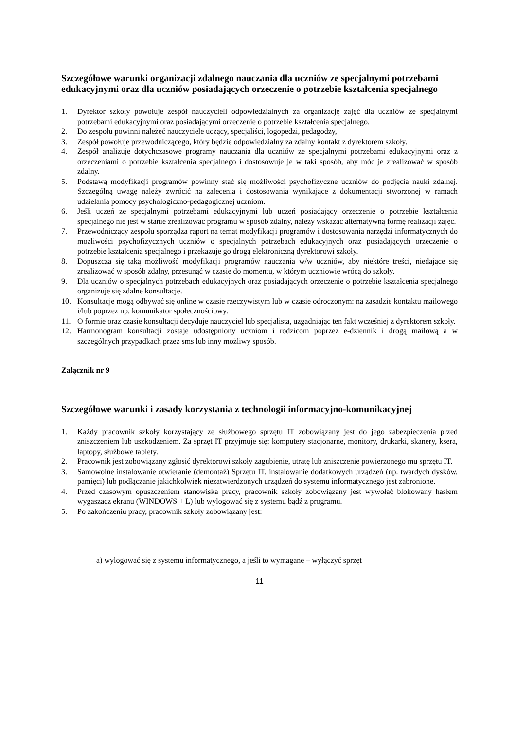Szczegółowe warunki organizacji zdalnego nauczania dla uczniów ze specjalnymi potrzebami edukacyjnymi oraz dla uczniów posiadających orzeczenie o potrzebie kształcenia specjalnego
1. Dyrektor szkoły powołuje zespół nauczycieli odpowiedzialnych za organizację zajęć dla uczniów ze specjalnymi potrzebami edukacyjnymi oraz posiadającymi orzeczenie o potrzebie kształcenia specjalnego.
2. Do zespołu powinni należeć nauczyciele uczący, specjaliści, logopedzi, pedagodzy,
3. Zespół powołuje przewodniczącego, który będzie odpowiedzialny za zdalny kontakt z dyrektorem szkoły.
4. Zespół analizuje dotychczasowe programy nauczania dla uczniów ze specjalnymi potrzebami edukacyjnymi oraz z orzeczeniami o potrzebie kształcenia specjalnego i dostosowuje je w taki sposób, aby móc je zrealizować w sposób zdalny.
5. Podstawą modyfikacji programów powinny stać się możliwości psychofizyczne uczniów do podjęcia nauki zdalnej. Szczególną uwagę należy zwrócić na zalecenia i dostosowania wynikające z dokumentacji stworzonej w ramach udzielania pomocy psychologiczno-pedagogicznej uczniom.
6. Jeśli uczeń ze specjalnymi potrzebami edukacyjnymi lub uczeń posiadający orzeczenie o potrzebie kształcenia specjalnego nie jest w stanie zrealizować programu w sposób zdalny, należy wskazać alternatywną formę realizacji zajęć.
7. Przewodniczący zespołu sporządza raport na temat modyfikacji programów i dostosowania narzędzi informatycznych do możliwości psychofizycznych uczniów o specjalnych potrzebach edukacyjnych oraz posiadających orzeczenie o potrzebie kształcenia specjalnego i przekazuje go drogą elektroniczną dyrektorowi szkoły.
8. Dopuszcza się taką możliwość modyfikacji programów nauczania w/w uczniów, aby niektóre treści, niedające się zrealizować w sposób zdalny, przesunąć w czasie do momentu, w którym uczniowie wrócą do szkoły.
9. Dla uczniów o specjalnych potrzebach edukacyjnych oraz posiadających orzeczenie o potrzebie kształcenia specjalnego organizuje się zdalne konsultacje.
10. Konsultacje mogą odbywać się online w czasie rzeczywistym lub w czasie odroczonym: na zasadzie kontaktu mailowego i/lub poprzez np. komunikator społecznościowy.
11. O formie oraz czasie konsultacji decyduje nauczyciel lub specjalista, uzgadniając ten fakt wcześniej z dyrektorem szkoły.
12. Harmonogram konsultacji zostaje udostępniony uczniom i rodzicom poprzez e-dziennik i drogą mailową a w szczególnych przypadkach przez sms lub inny możliwy sposób.
Załącznik nr 9
Szczegółowe warunki i zasady korzystania z technologii informacyjno-komunikacyjnej
1. Każdy pracownik szkoły korzystający ze służbowego sprzętu IT zobowiązany jest do jego zabezpieczenia przed zniszczeniem lub uszkodzeniem. Za sprzęt IT przyjmuje się: komputery stacjonarne, monitory, drukarki, skanery, ksera, laptopy, służbowe tablety.
2. Pracownik jest zobowiązany zgłosić dyrektorowi szkoły zagubienie, utratę lub zniszczenie powierzonego mu sprzętu IT.
3. Samowolne instalowanie otwieranie (demontaż) Sprzętu IT, instalowanie dodatkowych urządzeń (np. twardych dysków, pamięci) lub podłączanie jakichkolwiek niezatwierdzonych urządzeń do systemu informatycznego jest zabronione.
4. Przed czasowym opuszczeniem stanowiska pracy, pracownik szkoły zobowiązany jest wywołać blokowany hasłem wygaszacz ekranu (WINDOWS + L) lub wylogować się z systemu bądź z programu.
5. Po zakończeniu pracy, pracownik szkoły zobowiązany jest:
a) wylogować się z systemu informatycznego, a jeśli to wymagane – wyłączyć sprzęt
11